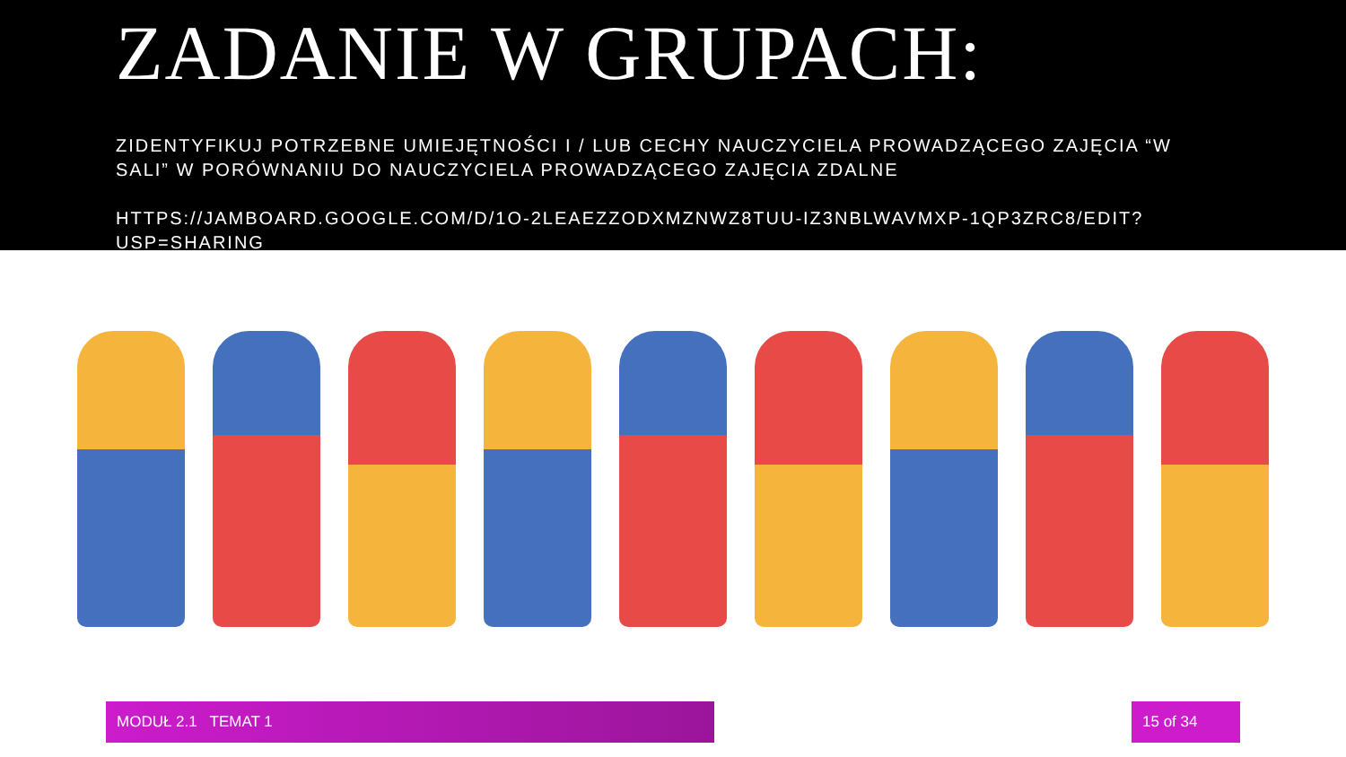ZADANIE W GRUPACH:
ZIDENTYFIKUJ POTRZEBNE UMIEJĘTNOŚCI I / LUB CECHY NAUCZYCIELA PROWADZĄCEGO ZAJĘCIA “W SALI” W PORÓWNANIU DO NAUCZYCIELA PROWADZĄCEGO ZAJĘCIA ZDALNE
HTTPS://JAMBOARD.GOOGLE.COM/D/1O-2LEAEZZODXMZNWZ8TUU-IZ3NBLWAVMXP-1QP3ZRC8/EDIT?USP=SHARING
MODUŁ 2.1 TEMAT 1 15 of 34